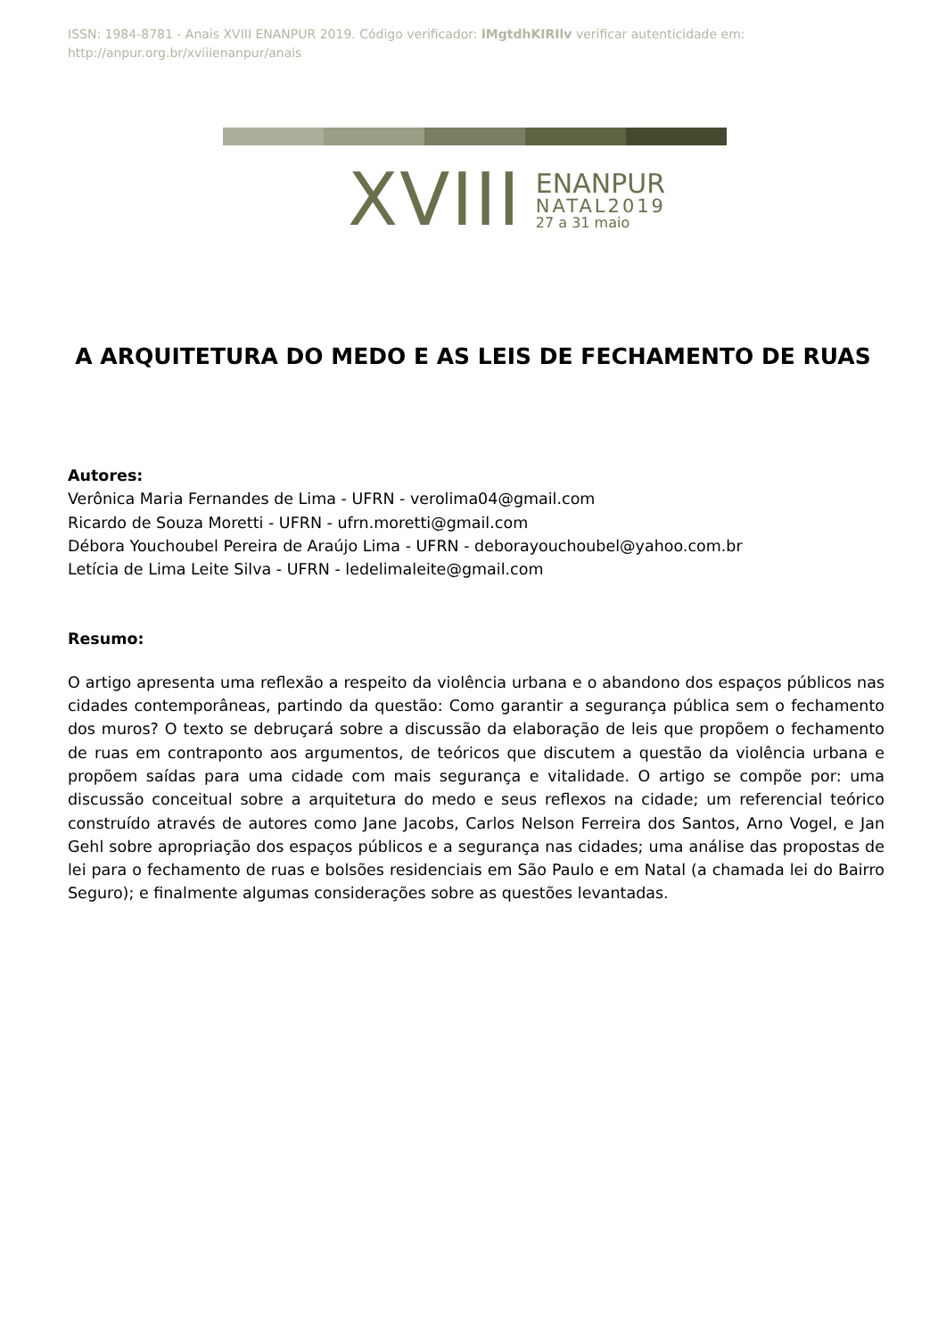ISSN: 1984-8781 - Anais XVIII ENANPUR 2019. Código verificador: lMgtdhKIRIlv verificar autenticidade em: http://anpur.org.br/xviiienanpur/anais
XVIII
ENANPUR
NATAL2019
27 a 31 maio
A ARQUITETURA DO MEDO E AS LEIS DE FECHAMENTO DE RUAS
Autores:
Verônica Maria Fernandes de Lima - UFRN - verolima04@gmail.com
Ricardo de Souza Moretti - UFRN - ufrn.moretti@gmail.com
Débora Youchoubel Pereira de Araújo Lima - UFRN - deborayouchoubel@yahoo.com.br
Letícia de Lima Leite Silva - UFRN - ledelimaleite@gmail.com
Resumo:
O artigo apresenta uma reflexão a respeito da violência urbana e o abandono dos espaços públicos nas cidades contemporâneas, partindo da questão: Como garantir a segurança pública sem o fechamento dos muros? O texto se debruçará sobre a discussão da elaboração de leis que propõem o fechamento de ruas em contraponto aos argumentos, de teóricos que discutem a questão da violência urbana e propõem saídas para uma cidade com mais segurança e vitalidade. O artigo se compõe por: uma discussão conceitual sobre a arquitetura do medo e seus reflexos na cidade; um referencial teórico construído através de autores como Jane Jacobs, Carlos Nelson Ferreira dos Santos, Arno Vogel, e Jan Gehl sobre apropriação dos espaços públicos e a segurança nas cidades; uma análise das propostas de lei para o fechamento de ruas e bolsões residenciais em São Paulo e em Natal (a chamada lei do Bairro Seguro); e finalmente algumas considerações sobre as questões levantadas.